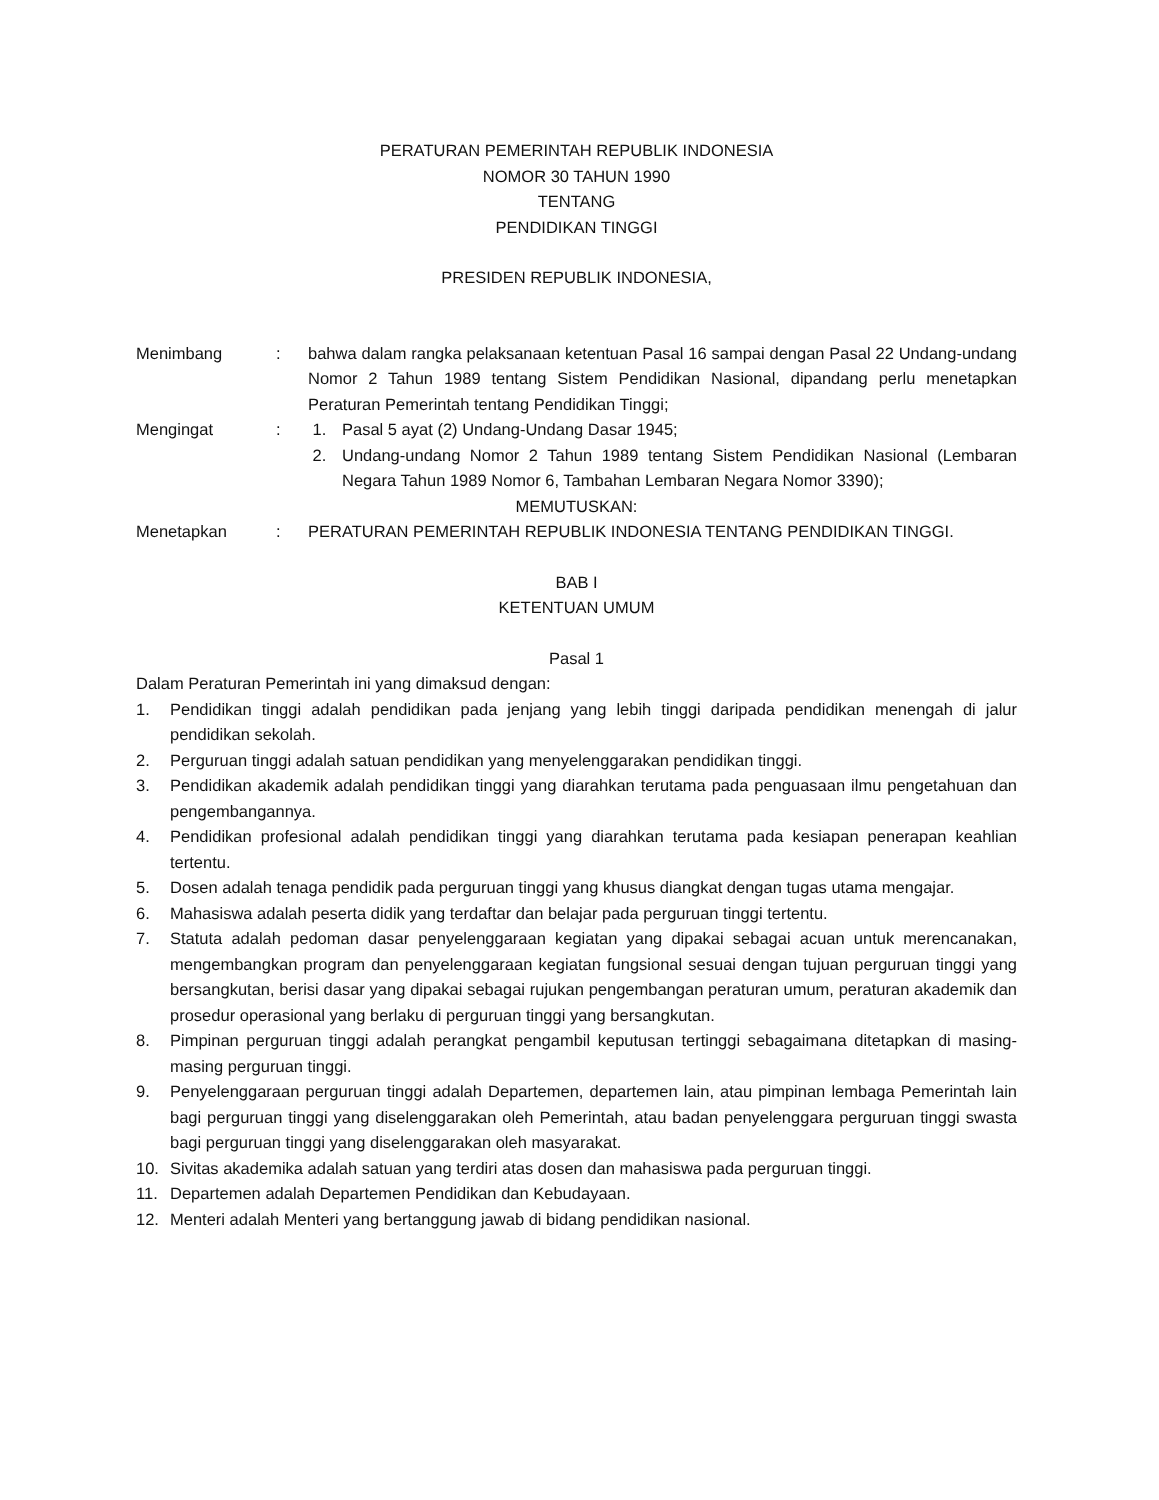PERATURAN PEMERINTAH REPUBLIK INDONESIA
NOMOR 30 TAHUN 1990
TENTANG
PENDIDIKAN TINGGI
PRESIDEN REPUBLIK INDONESIA,
Menimbang : bahwa dalam rangka pelaksanaan ketentuan Pasal 16 sampai dengan Pasal 22 Undang-undang Nomor 2 Tahun 1989 tentang Sistem Pendidikan Nasional, dipandang perlu menetapkan Peraturan Pemerintah tentang Pendidikan Tinggi;
Mengingat : 1. Pasal 5 ayat (2) Undang-Undang Dasar 1945;
2. Undang-undang Nomor 2 Tahun 1989 tentang Sistem Pendidikan Nasional (Lembaran Negara Tahun 1989 Nomor 6, Tambahan Lembaran Negara Nomor 3390);
MEMUTUSKAN:
Menetapkan : PERATURAN PEMERINTAH REPUBLIK INDONESIA TENTANG PENDIDIKAN TINGGI.
BAB I
KETENTUAN UMUM
Pasal 1
Dalam Peraturan Pemerintah ini yang dimaksud dengan:
1. Pendidikan tinggi adalah pendidikan pada jenjang yang lebih tinggi daripada pendidikan menengah di jalur pendidikan sekolah.
2. Perguruan tinggi adalah satuan pendidikan yang menyelenggarakan pendidikan tinggi.
3. Pendidikan akademik adalah pendidikan tinggi yang diarahkan terutama pada penguasaan ilmu pengetahuan dan pengembangannya.
4. Pendidikan profesional adalah pendidikan tinggi yang diarahkan terutama pada kesiapan penerapan keahlian tertentu.
5. Dosen adalah tenaga pendidik pada perguruan tinggi yang khusus diangkat dengan tugas utama mengajar.
6. Mahasiswa adalah peserta didik yang terdaftar dan belajar pada perguruan tinggi tertentu.
7. Statuta adalah pedoman dasar penyelenggaraan kegiatan yang dipakai sebagai acuan untuk merencanakan, mengembangkan program dan penyelenggaraan kegiatan fungsional sesuai dengan tujuan perguruan tinggi yang bersangkutan, berisi dasar yang dipakai sebagai rujukan pengembangan peraturan umum, peraturan akademik dan prosedur operasional yang berlaku di perguruan tinggi yang bersangkutan.
8. Pimpinan perguruan tinggi adalah perangkat pengambil keputusan tertinggi sebagaimana ditetapkan di masing-masing perguruan tinggi.
9. Penyelenggaraan perguruan tinggi adalah Departemen, departemen lain, atau pimpinan lembaga Pemerintah lain bagi perguruan tinggi yang diselenggarakan oleh Pemerintah, atau badan penyelenggara perguruan tinggi swasta bagi perguruan tinggi yang diselenggarakan oleh masyarakat.
10. Sivitas akademika adalah satuan yang terdiri atas dosen dan mahasiswa pada perguruan tinggi.
11. Departemen adalah Departemen Pendidikan dan Kebudayaan.
12. Menteri adalah Menteri yang bertanggung jawab di bidang pendidikan nasional.